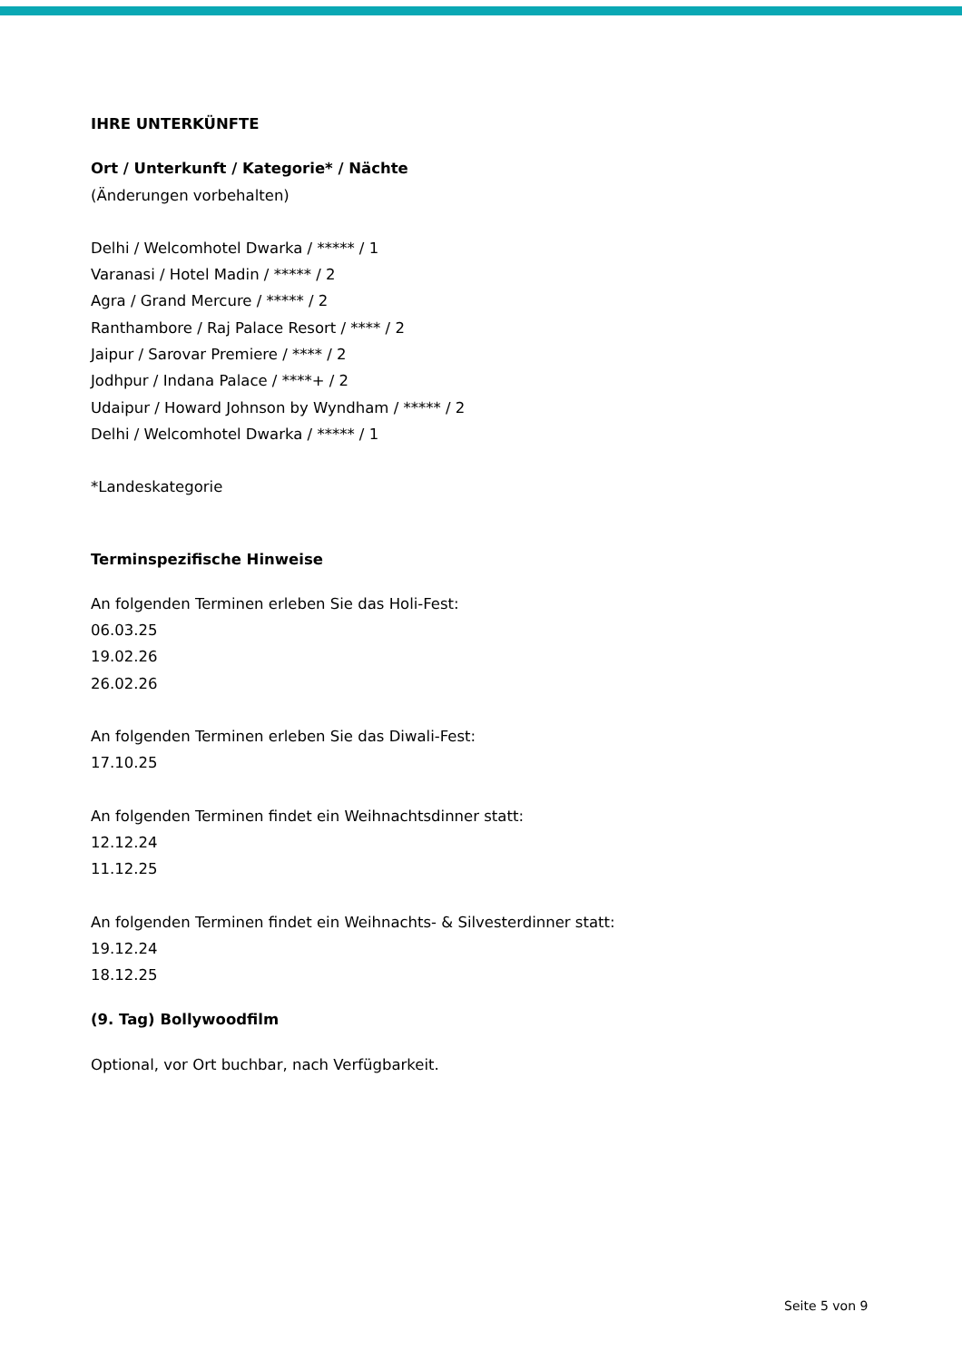IHRE UNTERKÜNFTE
Ort / Unterkunft / Kategorie* / Nächte
(Änderungen vorbehalten)
Delhi / Welcomhotel Dwarka / ***** / 1
Varanasi / Hotel Madin / ***** / 2
Agra / Grand Mercure / ***** / 2
Ranthambore / Raj Palace Resort / **** / 2
Jaipur / Sarovar Premiere / **** / 2
Jodhpur / Indana Palace / ****+ / 2
Udaipur / Howard Johnson by Wyndham / ***** / 2
Delhi / Welcomhotel Dwarka / ***** / 1
*Landeskategorie
Terminspezifische Hinweise
An folgenden Terminen erleben Sie das Holi-Fest:
06.03.25
19.02.26
26.02.26
An folgenden Terminen erleben Sie das Diwali-Fest:
17.10.25
An folgenden Terminen findet ein Weihnachtsdinner statt:
12.12.24
11.12.25
An folgenden Terminen findet ein Weihnachts- & Silvesterdinner statt:
19.12.24
18.12.25
(9. Tag) Bollywoodfilm
Optional, vor Ort buchbar, nach Verfügbarkeit.
Seite 5 von 9